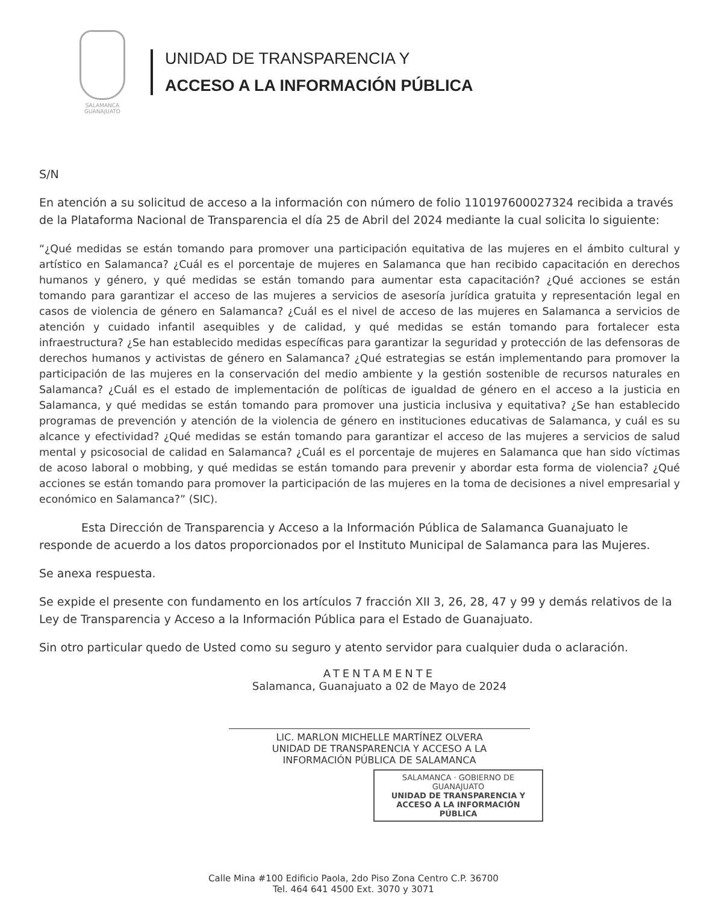SALAMANCA
GUANAJUATO
UNIDAD DE TRANSPARENCIA Y
ACCESO A LA INFORMACIÓN PÚBLICA
S/N
En atención a su solicitud de acceso a la información con número de folio 110197600027324 recibida a través de la Plataforma Nacional de Transparencia el día 25 de Abril del 2024 mediante la cual solicita lo siguiente:
“¿Qué medidas se están tomando para promover una participación equitativa de las mujeres en el ámbito cultural y artístico en Salamanca? ¿Cuál es el porcentaje de mujeres en Salamanca que han recibido capacitación en derechos humanos y género, y qué medidas se están tomando para aumentar esta capacitación? ¿Qué acciones se están tomando para garantizar el acceso de las mujeres a servicios de asesoría jurídica gratuita y representación legal en casos de violencia de género en Salamanca? ¿Cuál es el nivel de acceso de las mujeres en Salamanca a servicios de atención y cuidado infantil asequibles y de calidad, y qué medidas se están tomando para fortalecer esta infraestructura? ¿Se han establecido medidas específicas para garantizar la seguridad y protección de las defensoras de derechos humanos y activistas de género en Salamanca? ¿Qué estrategias se están implementando para promover la participación de las mujeres en la conservación del medio ambiente y la gestión sostenible de recursos naturales en Salamanca? ¿Cuál es el estado de implementación de políticas de igualdad de género en el acceso a la justicia en Salamanca, y qué medidas se están tomando para promover una justicia inclusiva y equitativa? ¿Se han establecido programas de prevención y atención de la violencia de género en instituciones educativas de Salamanca, y cuál es su alcance y efectividad? ¿Qué medidas se están tomando para garantizar el acceso de las mujeres a servicios de salud mental y psicosocial de calidad en Salamanca? ¿Cuál es el porcentaje de mujeres en Salamanca que han sido víctimas de acoso laboral o mobbing, y qué medidas se están tomando para prevenir y abordar esta forma de violencia? ¿Qué acciones se están tomando para promover la participación de las mujeres en la toma de decisiones a nivel empresarial y económico en Salamanca?” (SIC).
Esta Dirección de Transparencia y Acceso a la Información Pública de Salamanca Guanajuato le responde de acuerdo a los datos proporcionados por el Instituto Municipal de Salamanca para las Mujeres.
Se anexa respuesta.
Se expide el presente con fundamento en los artículos 7 fracción XII 3, 26, 28, 47 y 99 y demás relativos de la Ley de Transparencia y Acceso a la Información Pública para el Estado de Guanajuato.
Sin otro particular quedo de Usted como su seguro y atento servidor para cualquier duda o aclaración.
ATENTAMENTE
Salamanca, Guanajuato a 02 de Mayo de 2024
LIC. MARLON MICHELLE MARTÍNEZ OLVERA
UNIDAD DE TRANSPARENCIA Y ACCESO A LA
INFORMACIÓN PÚBLICA DE SALAMANCA
SALAMANCA · GOBIERNO DE GUANAJUATO
UNIDAD DE TRANSPARENCIA Y ACCESO A LA INFORMACIÓN PÚBLICA
Calle Mina #100 Edificio Paola, 2do Piso Zona Centro C.P. 36700
Tel. 464 641 4500 Ext. 3070 y 3071